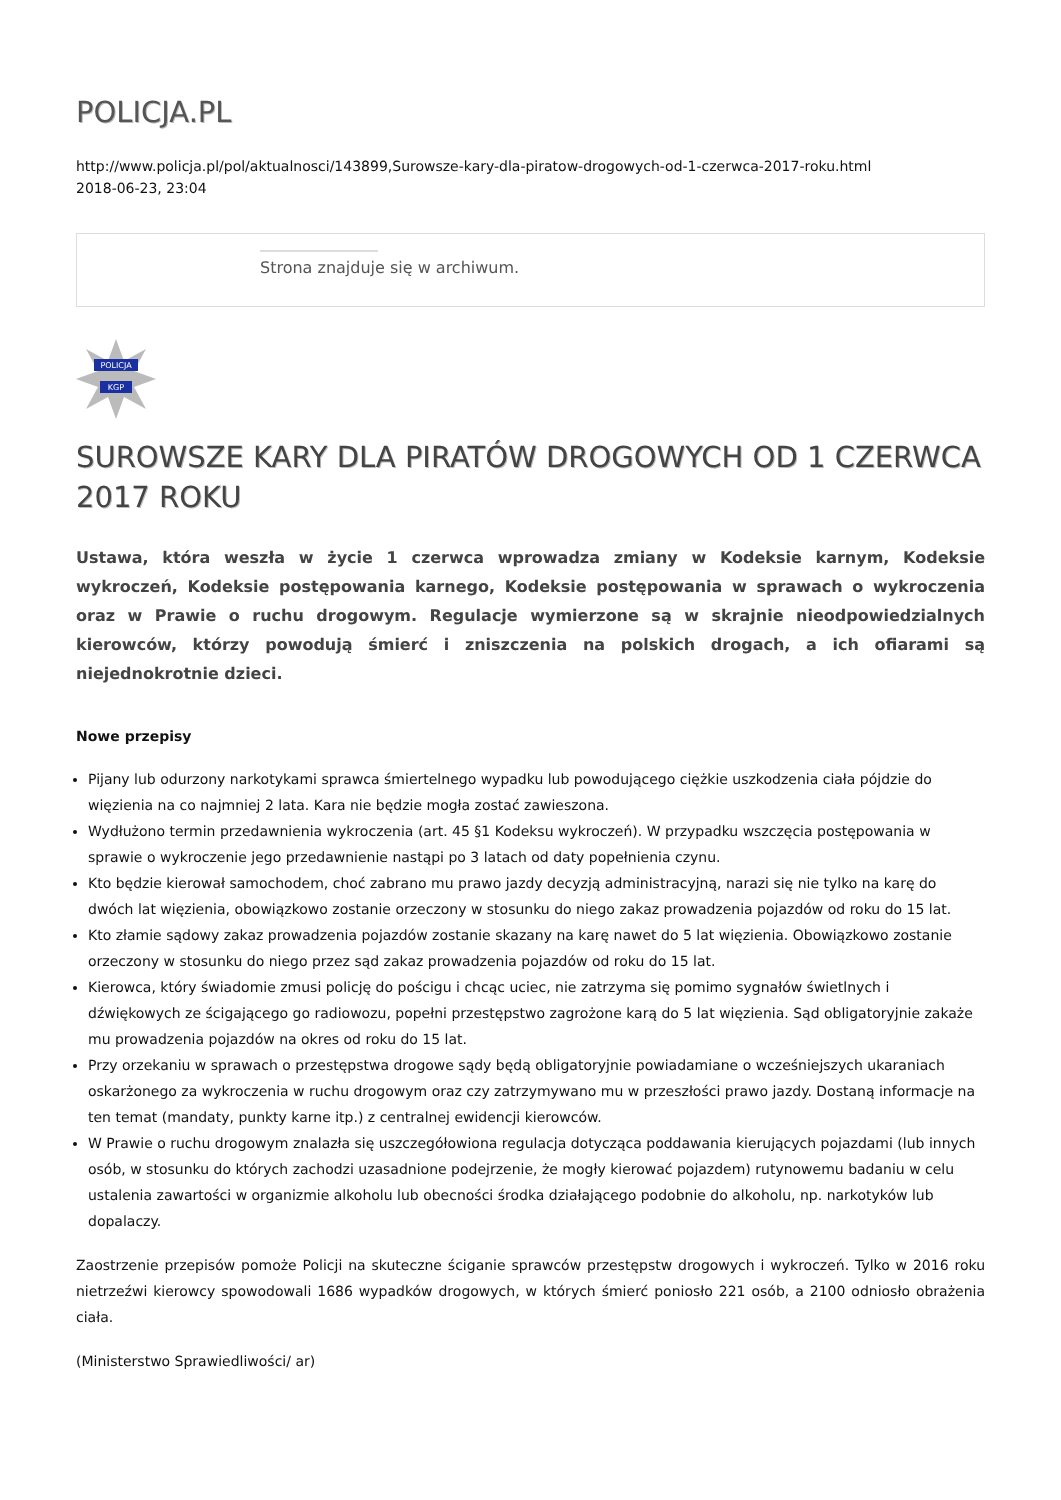POLICJA.PL
http://www.policja.pl/pol/aktualnosci/143899,Surowsze-kary-dla-piratow-drogowych-od-1-czerwca-2017-roku.html
2018-06-23, 23:04
Strona znajduje się w archiwum.
POLICJA
KGP
SUROWSZE KARY DLA PIRATÓW DROGOWYCH OD 1 CZERWCA 2017 ROKU
Ustawa, która weszła w życie 1 czerwca wprowadza zmiany w Kodeksie karnym, Kodeksie wykroczeń, Kodeksie postępowania karnego, Kodeksie postępowania w sprawach o wykroczenia oraz w Prawie o ruchu drogowym. Regulacje wymierzone są w skrajnie nieodpowiedzialnych kierowców, którzy powodują śmierć i zniszczenia na polskich drogach, a ich ofiarami są niejednokrotnie dzieci.
Nowe przepisy
Pijany lub odurzony narkotykami sprawca śmiertelnego wypadku lub powodującego ciężkie uszkodzenia ciała pójdzie do więzienia na co najmniej 2 lata. Kara nie będzie mogła zostać zawieszona.
Wydłużono termin przedawnienia wykroczenia (art. 45 §1 Kodeksu wykroczeń). W przypadku wszczęcia postępowania w sprawie o wykroczenie jego przedawnienie nastąpi po 3 latach od daty popełnienia czynu.
Kto będzie kierował samochodem, choć zabrano mu prawo jazdy decyzją administracyjną, narazi się nie tylko na karę do dwóch lat więzienia, obowiązkowo zostanie orzeczony w stosunku do niego zakaz prowadzenia pojazdów od roku do 15 lat.
Kto złamie sądowy zakaz prowadzenia pojazdów zostanie skazany na karę nawet do 5 lat więzienia. Obowiązkowo zostanie orzeczony w stosunku do niego przez sąd zakaz prowadzenia pojazdów od roku do 15 lat.
Kierowca, który świadomie zmusi policję do pościgu i chcąc uciec, nie zatrzyma się pomimo sygnałów świetlnych i dźwiękowych ze ścigającego go radiowozu, popełni przestępstwo zagrożone karą do 5 lat więzienia. Sąd obligatoryjnie zakaże mu prowadzenia pojazdów na okres od roku do 15 lat.
Przy orzekaniu w sprawach o przestępstwa drogowe sądy będą obligatoryjnie powiadamiane o wcześniejszych ukaraniach oskarżonego za wykroczenia w ruchu drogowym oraz czy zatrzymywano mu w przeszłości prawo jazdy. Dostaną informacje na ten temat (mandaty, punkty karne itp.) z centralnej ewidencji kierowców.
W Prawie o ruchu drogowym znalazła się uszczegółowiona regulacja dotycząca poddawania kierujących pojazdami (lub innych osób, w stosunku do których zachodzi uzasadnione podejrzenie, że mogły kierować pojazdem) rutynowemu badaniu w celu ustalenia zawartości w organizmie alkoholu lub obecności środka działającego podobnie do alkoholu, np. narkotyków lub dopalaczy.
Zaostrzenie przepisów pomoże Policji na skuteczne ściganie sprawców przestępstw drogowych i wykroczeń. Tylko w 2016 roku nietrzeźwi kierowcy spowodowali 1686 wypadków drogowych, w których śmierć poniosło 221 osób, a 2100 odniosło obrażenia ciała.
(Ministerstwo Sprawiedliwości/ ar)